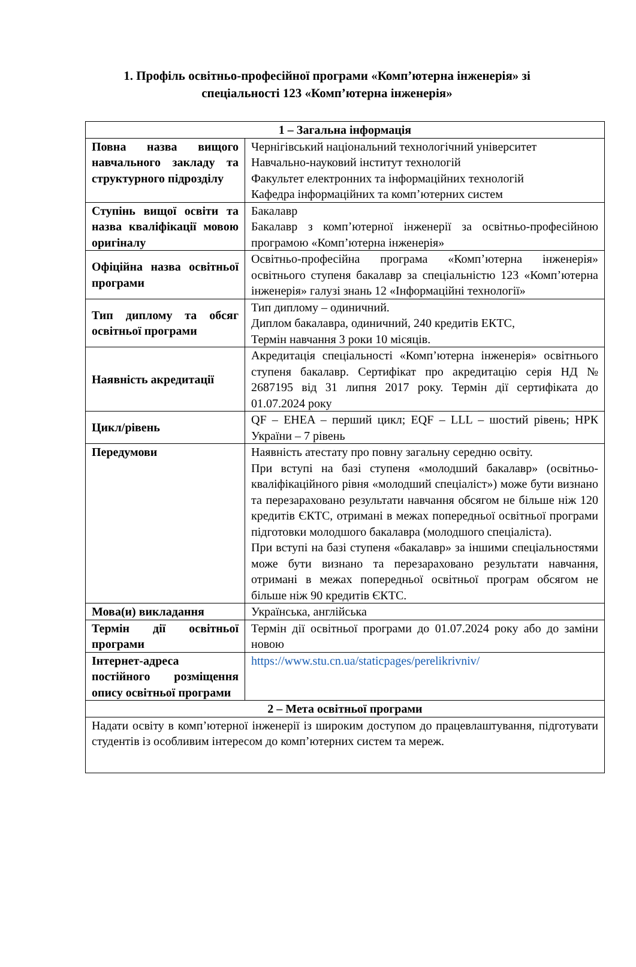1. Профіль освітньо-професійної програми «Комп’ютерна інженерія» зі спеціальності 123 «Комп’ютерна інженерія»
| 1 – Загальна інформація | |
| --- | --- |
| Повна назва вищого навчального закладу та структурного підрозділу | Чернігівський національний технологічний університет Навчально-науковий інститут технологій Факультет електронних та інформаційних технологій Кафедра інформаційних та комп’ютерних систем |
| Ступінь вищої освіти та назва кваліфікації мовою оригіналу | Бакалавр Бакалавр з комп’ютерної інженерії за освітньо-професійною програмою «Комп’ютерна інженерія» |
| Офіційна назва освітньої програми | Освітньо-професійна програма «Комп’ютерна інженерія» освітнього ступеня бакалавр за спеціальністю 123 «Комп’ютерна інженерія» галузі знань 12 «Інформаційні технології» |
| Тип диплому та обсяг освітньої програми | Тип диплому – одиничний. Диплом бакалавра, одиничний, 240 кредитів ЕКТС, Термін навчання 3 роки 10 місяців. |
| Наявність акредитації | Акредитація спеціальності «Комп’ютерна інженерія» освітнього ступеня бакалавр. Сертифікат про акредитацію серія НД № 2687195 від 31 липня 2017 року. Термін дії сертифіката до 01.07.2024 року |
| Цикл/рівень | QF – EHEA – перший цикл; EQF – LLL – шостий рівень; НРК України – 7 рівень |
| Передумови | Наявність атестату про повну загальну середню освіту. При вступі на базі ступеня «молодший бакалавр» (освітньо-кваліфікаційного рівня «молодший спеціаліст») може бути визнано та перезараховано результати навчання обсягом не більше ніж 120 кредитів ЄКТС, отримані в межах попередньої освітньої програми підготовки молодшого бакалавра (молодшого спеціаліста). При вступі на базі ступеня «бакалавр» за іншими спеціальностями може бути визнано та перезараховано результати навчання, отримані в межах попередньої освітньої програм обсягом не більше ніж 90 кредитів ЄКТС. |
| Мова(и) викладання | Українська, англійська |
| Термін дії освітньої програми | Термін дії освітньої програми до 01.07.2024 року або до заміни новою |
| Інтернет-адреса постійного розміщення опису освітньої програми | https://www.stu.cn.ua/staticpages/perelikrivniv/ |
| 2 – Мета освітньої програми | |
| Надати освіту в комп’ютерної інженерії із широким доступом до працевлаштування, підготувати студентів із особливим інтересом до комп’ютерних систем та мереж. | |